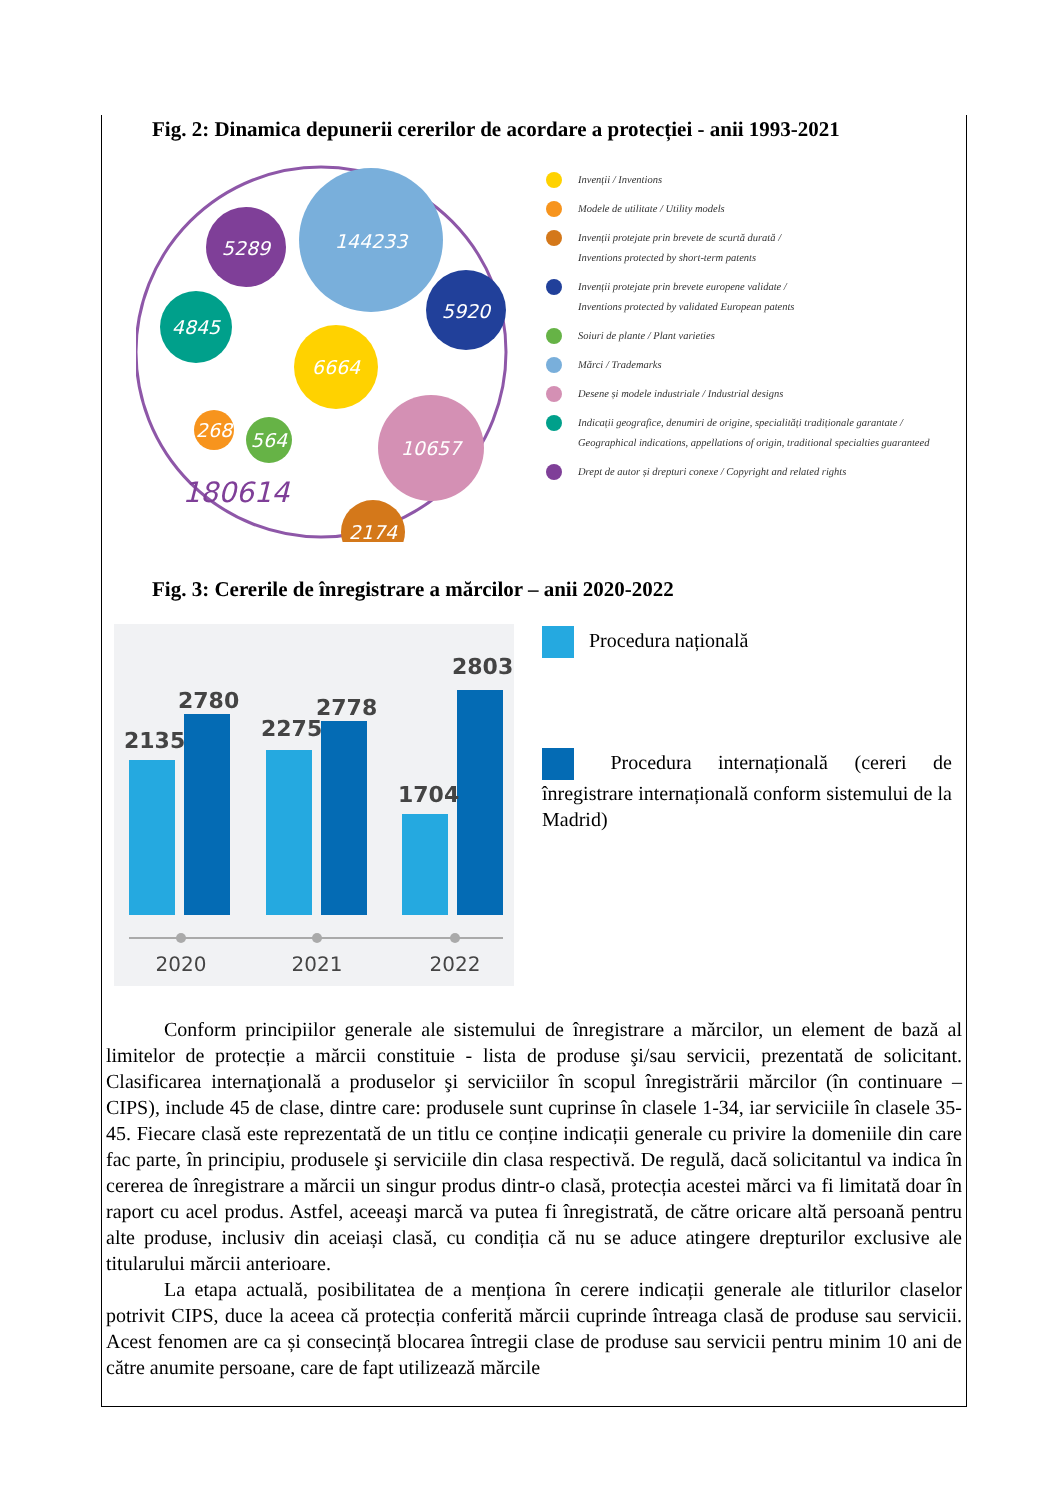Fig. 2: Dinamica depunerii cererilor de acordare a protecției - anii 1993-2021
144233
5289
5920
4845
6664
268
564
10657
2174
180614
Invenții / Inventions
Modele de utilitate / Utility models
Invenții protejate prin brevete de scurtă durată /
Inventions protected by short-term patents
Invenții protejate prin brevete europene validate /
Inventions protected by validated European patents
Soiuri de plante / Plant varieties
Mărci / Trademarks
Desene și modele industriale / Industrial designs
Indicații geografice, denumiri de origine, specialități tradiționale garantate /
Geographical indications, appellations of origin, traditional specialties guaranteed
Drept de autor și drepturi conexe / Copyright and related rights
Fig. 3: Cererile de înregistrare a mărcilor – anii 2020-2022
2135
2780
2275
2778
1704
2803
2020
2021
2022
Procedura națională
Procedura internațională (cereri de înregistrare internațională conform sistemului de la Madrid)
Conform principiilor generale ale sistemului de înregistrare a mărcilor, un element de bază al limitelor de protecție a mărcii constituie - lista de produse şi/sau servicii, prezentată de solicitant. Clasificarea internaţională a produselor şi serviciilor în scopul înregistrării mărcilor (în continuare – CIPS), include 45 de clase, dintre care: produsele sunt cuprinse în clasele 1-34, iar serviciile în clasele 35-45. Fiecare clasă este reprezentată de un titlu ce conține indicații generale cu privire la domeniile din care fac parte, în principiu, produsele şi serviciile din clasa respectivă. De regulă, dacă solicitantul va indica în cererea de înregistrare a mărcii un singur produs dintr-o clasă, protecția acestei mărci va fi limitată doar în raport cu acel produs. Astfel, aceeaşi marcă va putea fi înregistrată, de către oricare altă persoană pentru alte produse, inclusiv din aceiași clasă, cu condiția că nu se aduce atingere drepturilor exclusive ale titularului mărcii anterioare.
La etapa actuală, posibilitatea de a menționa în cerere indicații generale ale titlurilor claselor potrivit CIPS, duce la aceea că protecția conferită mărcii cuprinde întreaga clasă de produse sau servicii. Acest fenomen are ca și consecință blocarea întregii clase de produse sau servicii pentru minim 10 ani de către anumite persoane, care de fapt utilizează mărcile